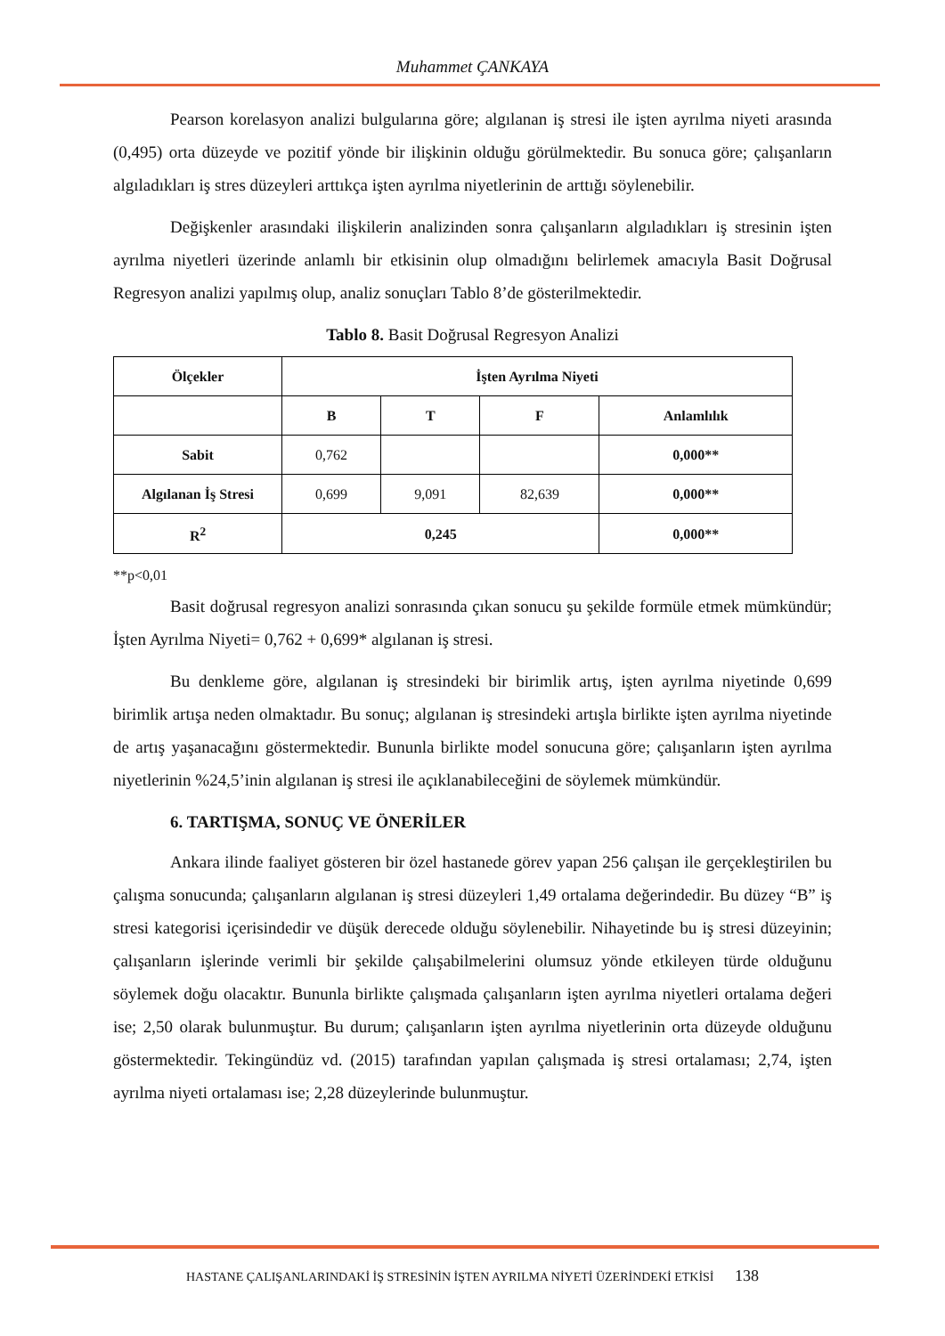Muhammet ÇANKAYA
Pearson korelasyon analizi bulgularına göre; algılanan iş stresi ile işten ayrılma niyeti arasında (0,495) orta düzeyde ve pozitif yönde bir ilişkinin olduğu görülmektedir. Bu sonuca göre; çalışanların algıladıkları iş stres düzeyleri arttıkça işten ayrılma niyetlerinin de arttığı söylenebilir.
Değişkenler arasındaki ilişkilerin analizinden sonra çalışanların algıladıkları iş stresinin işten ayrılma niyetleri üzerinde anlamlı bir etkisinin olup olmadığını belirlemek amacıyla Basit Doğrusal Regresyon analizi yapılmış olup, analiz sonuçları Tablo 8’de gösterilmektedir.
Tablo 8. Basit Doğrusal Regresyon Analizi
| Ölçekler | İşten Ayrılma Niyeti | | | |
| --- | --- | --- | --- | --- |
| | B | T | F | Anlamlılık |
| Sabit | 0,762 | | | 0,000** |
| Algılanan İş Stresi | 0,699 | 9,091 | 82,639 | 0,000** |
| R<sup>2</sup> | 0,245 | | | 0,000** |
**p<0,01
Basit doğrusal regresyon analizi sonrasında çıkan sonucu şu şekilde formüle etmek mümkündür; İşten Ayrılma Niyeti= 0,762 + 0,699* algılanan iş stresi.
Bu denkleme göre, algılanan iş stresindeki bir birimlik artış, işten ayrılma niyetinde 0,699 birimlik artışa neden olmaktadır. Bu sonuç; algılanan iş stresindeki artışla birlikte işten ayrılma niyetinde de artış yaşanacağını göstermektedir. Bununla birlikte model sonucuna göre; çalışanların işten ayrılma niyetlerinin %24,5’inin algılanan iş stresi ile açıklanabileceğini de söylemek mümkündür.
6. TARTIŞMA, SONUÇ VE ÖNERİLER
Ankara ilinde faaliyet gösteren bir özel hastanede görev yapan 256 çalışan ile gerçekleştirilen bu çalışma sonucunda; çalışanların algılanan iş stresi düzeyleri 1,49 ortalama değerindedir. Bu düzey “B” iş stresi kategorisi içerisindedir ve düşük derecede olduğu söylenebilir. Nihayetinde bu iş stresi düzeyinin; çalışanların işlerinde verimli bir şekilde çalışabilmelerini olumsuz yönde etkileyen türde olduğunu söylemek doğu olacaktır. Bununla birlikte çalışmada çalışanların işten ayrılma niyetleri ortalama değeri ise; 2,50 olarak bulunmuştur. Bu durum; çalışanların işten ayrılma niyetlerinin orta düzeyde olduğunu göstermektedir. Tekingündüz vd. (2015) tarafından yapılan çalışmada iş stresi ortalaması; 2,74, işten ayrılma niyeti ortalaması ise; 2,28 düzeylerinde bulunmuştur.
HASTANE ÇALIŞANLARINDAKİ İŞ STRESİNİN İŞTEN AYRILMA NİYETİ ÜZERİNDEKİ ETKİSİ 138